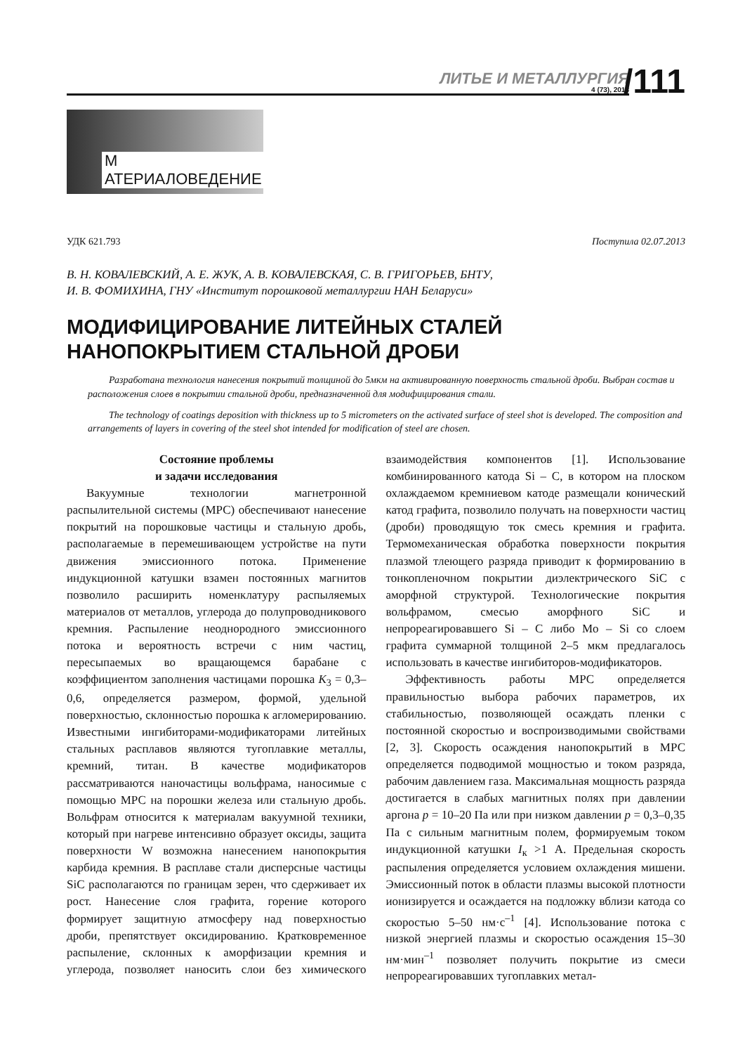ЛИТЬЕ И МЕТАЛЛУРГИЯ
4 (73), 2013
/111
М АТЕРИАЛОВЕДЕНИЕ
УДК 621.793 Поступила 02.07.2013
В. Н. КОВАЛЕВСКИЙ, А. Е. ЖУК, А. В. КОВАЛЕВСКАЯ, С. В. ГРИГОРЬЕВ, БНТУ,
И. В. ФОМИХИНА, ГНУ «Институт порошковой металлургии НАН Беларуси»
МОДИФИЦИРОВАНИЕ ЛИТЕЙНЫХ СТАЛЕЙ
НАНОПОКРЫТИЕМ СТАЛЬНОЙ ДРОБИ
Разработана технология нанесения покрытий толщиной до 5мкм на активированную поверхность стальной дроби. Выбран состав и расположения слоев в покрытии стальной дроби, предназначенной для модифицирования стали.
The technology of coatings deposition with thickness up to 5 micrometers on the activated surface of steel shot is developed. The composition and arrangements of layers in covering of the steel shot intended for modification of steel are chosen.
Состояние проблемы
и задачи исследования
Вакуумные технологии магнетронной распылительной системы (МРС) обеспечивают нанесение покрытий на порошковые частицы и стальную дробь, располагаемые в перемешивающем устройстве на пути движения эмиссионного потока. Применение индукционной катушки взамен постоянных магнитов позволило расширить номенклатуру распыляемых материалов от металлов, углерода до полупроводникового кремния. Распыление неоднородного эмиссионного потока и вероятность встречи с ним частиц, пересыпаемых во вращающемся барабане с коэффициентом заполнения частицами порошка K<sub>3</sub> = 0,3–0,6, определяется размером, формой, удельной поверхностью, склонностью порошка к агломерированию. Известными ингибиторами-модификаторами литейных стальных расплавов являются тугоплавкие металлы, кремний, титан. В качестве модификаторов рассматриваются наночастицы вольфрама, наносимые с помощью МРС на порошки железа или стальную дробь. Вольфрам относится к материалам вакуумной техники, который при нагреве интенсивно образует оксиды, защита поверхности W возможна нанесением нанопокрытия карбида кремния. В расплаве стали дисперсные частицы SiC располагаются по границам зерен, что сдерживает их рост. Нанесение слоя графита, горение которого формирует защитную атмосферу над поверхностью дроби, препятствует оксидированию. Кратковременное распыление, склонных к аморфизации кремния и углерода, позволяет наносить слои без химического взаимодействия компонентов [1]. Использование комбинированного катода Si – C, в котором на плоском охлаждаемом кремниевом катоде размещали конический катод графита, позволило получать на поверхности частиц (дроби) проводящую ток смесь кремния и графита. Термомеханическая обработка поверхности покрытия плазмой тлеющего разряда приводит к формированию в тонкопленочном покрытии диэлектрического SiC с аморфной структурой. Технологические покрытия вольфрамом, смесью аморфного SiC и непрореагировавшего Si – C либо Mo – Si со слоем графита суммарной толщиной 2–5 мкм предлагалось использовать в качестве ингибиторов-модификаторов.
Эффективность работы МРС определяется правильностью выбора рабочих параметров, их стабильностью, позволяющей осаждать пленки с постоянной скоростью и воспроизводимыми свойствами [2, 3]. Скорость осаждения нанопокрытий в МРС определяется подводимой мощностью и током разряда, рабочим давлением газа. Максимальная мощность разряда достигается в слабых магнитных полях при давлении аргона p = 10–20 Па или при низком давлении p = 0,3–0,35 Па с сильным магнитным полем, формируемым током индукционной катушки I<sub>к</sub> >1 А. Предельная скорость распыления определяется условием охлаждения мишени. Эмиссионный поток в области плазмы высокой плотности ионизируется и осаждается на подложку вблизи катода со скоростью 5–50 нм·с<sup>–1</sup> [4]. Использование потока с низкой энергией плазмы и скоростью осаждения 15–30 нм·мин<sup>–1</sup> позволяет получить покрытие из смеси непрореагировавших тугоплавких метал-